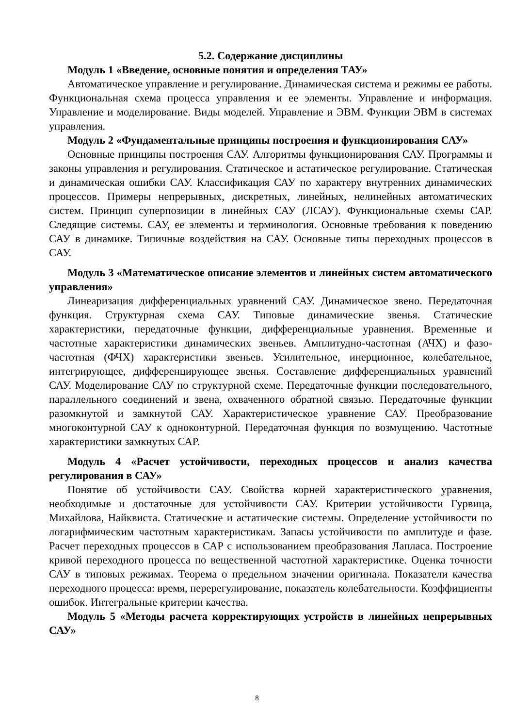5.2. Содержание дисциплины
Модуль 1 «Введение, основные понятия и определения ТАУ»
Автоматическое управление и регулирование. Динамическая система и режимы ее работы. Функциональная схема процесса управления и ее элементы. Управление и информация. Управление и моделирование. Виды моделей. Управление и ЭВМ. Функции ЭВМ в системах управления.
Модуль 2 «Фундаментальные принципы построения и функционирования САУ»
Основные принципы построения САУ. Алгоритмы функционирования САУ. Программы и законы управления и регулирования. Статическое и астатическое регулирование. Статическая и динамическая ошибки САУ. Классификация САУ по характеру внутренних динамических процессов. Примеры непрерывных, дискретных, линейных, нелинейных автоматических систем. Принцип суперпозиции в линейных САУ (ЛСАУ). Функциональные схемы САР. Следящие системы. САУ, ее элементы и терминология. Основные требования к поведению САУ в динамике. Типичные воздействия на САУ. Основные типы переходных процессов в САУ.
Модуль 3 «Математическое описание элементов и линейных систем автоматического управления»
Линеаризация дифференциальных уравнений САУ. Динамическое звено. Передаточная функция. Структурная схема САУ. Типовые динамические звенья. Статические характеристики, передаточные функции, дифференциальные уравнения. Временные и частотные характеристики динамических звеньев. Амплитудно-частотная (АЧХ) и фазо-частотная (ФЧХ) характеристики звеньев. Усилительное, инерционное, колебательное, интегрирующее, дифференцирующее звенья. Составление дифференциальных уравнений САУ. Моделирование САУ по структурной схеме. Передаточные функции последовательного, параллельного соединений и звена, охваченного обратной связью. Передаточные функции разомкнутой и замкнутой САУ. Характеристическое уравнение САУ. Преобразование многоконтурной САУ к одноконтурной. Передаточная функция по возмущению. Частотные характеристики замкнутых САР.
Модуль 4 «Расчет устойчивости, переходных процессов и анализ качества регулирования в САУ»
Понятие об устойчивости САУ. Свойства корней характеристического уравнения, необходимые и достаточные для устойчивости САУ. Критерии устойчивости Гурвица, Михайлова, Найквиста. Статические и астатические системы. Определение устойчивости по логарифмическим частотным характеристикам. Запасы устойчивости по амплитуде и фазе. Расчет переходных процессов в САР с использованием преобразования Лапласа. Построение кривой переходного процесса по вещественной частотной характеристике. Оценка точности САУ в типовых режимах. Теорема о предельном значении оригинала. Показатели качества переходного процесса: время, перерегулирование, показатель колебательности. Коэффициенты ошибок. Интегральные критерии качества.
Модуль 5 «Методы расчета корректирующих устройств в линейных непрерывных САУ»
8